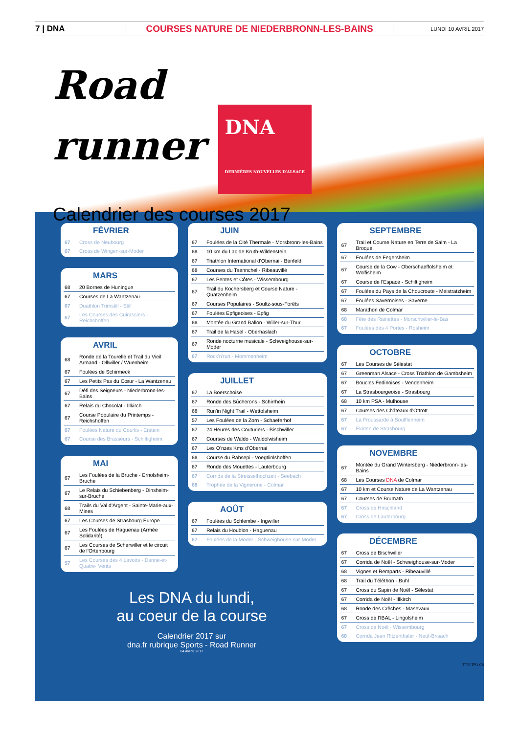7 | DNA
COURSES NATURE DE NIEDERBRONN-LES-BAINS
LUNDI 10 AVRIL 2017
Road
runner DNA
DERNIÈRES NOUVELLES D'ALSACE
Calendrier des courses 2017
FÉVRIER
| 67 | Cross de Neubourg |
| 67 | Cross de Wingen-sur-Moder |
MARS
| 68 | 20 Bornes de Huningue |
| 67 | Courses de La Wantzenau |
| 67 | Duathlon Trimstill - Still |
| 67 | Les Courses des Cuirassiers - Reichshoffen |
AVRIL
| 68 | Ronde de la Tourelle et Trail du Vieil Armand - Ollwiller / Wuenheim |
| 67 | Foulées de Schirmeck |
| 67 | Les Petits Pas du Cœur - La Wantzenau |
| 67 | Défi des Seigneurs - Niederbronn-les-Bains |
| 67 | Relais du Chocolat - Illkirch |
| 67 | Course Populaire du Printemps - Reichshoffen |
| 67 | Foulées Nature du Courlis - Erstein |
| 67 | Course des Brasseurs - Schiltigheim |
MAI
| 67 | Les Foulées de la Bruche - Ernolsheim-Bruche |
| 67 | Le Relais du Schiebenberg - Dinsheim-sur-Bruche |
| 68 | Trails du Val d'Argent - Sainte-Marie-aux-Mines |
| 67 | Les Courses de Strasbourg Europe |
| 67 | Les Foulées de Haguenau (Armée Solidarité) |
| 67 | Les Courses de Scherwiller et le circuit de l'Ortenbourg |
| 57 | Les Courses des 4 Lavoirs - Danne-et-Quatre- Vents |
JUIN
| 67 | Foulées de la Cité Thermale - Morsbronn-les-Bains |
| 68 | 10 km du Lac de Kruth-Wildenstein |
| 67 | Triathlon International d'Obernai - Benfeld |
| 68 | Courses du Taennchel - Ribeauvillé |
| 67 | Les Pentes et Côtes - Wissembourg |
| 67 | Trail du Kochersberg et Course Nature - Quatzenheim |
| 67 | Courses Populaires - Soultz-sous-Forêts |
| 67 | Foulées Epfigeoises - Epfig |
| 68 | Montée du Grand Ballon - Willer-sur-Thur |
| 67 | Trail de la Hasel - Oberhaslach |
| 67 | Ronde nocturne musicale - Schweighouse-sur-Moder |
| 67 | Rock'n'run - Mommenheim |
JUILLET
| 67 | La Boerschoise |
| 67 | Ronde des Bûcherons - Schirrhein |
| 68 | Run'in Night Trail - Wettolsheim |
| 57 | Les Foulées de la Zorn - Schaeferhof |
| 67 | 24 Heures des Couturiers - Bischwiller |
| 67 | Courses de Waldo - Waldolwisheim |
| 67 | Les O'nzes Kms d'Obernai |
| 68 | Course du Rabsepi - Voegtlinlshoffen |
| 67 | Ronde des Mouettes - Lauterbourg |
| 67 | Corrida de la Streisselhochzeit - Seebach |
| 68 | Trophée de la Vignerone - Colmar |
AOÛT
| 67 | Foulées du Schlembe - Ingwiller |
| 67 | Relais du Houblon - Haguenau |
| 67 | Foulées de la Moder - Schweighouse-sur-Moder |
SEPTEMBRE
| 67 | Trail et Course Nature en Terre de Salm - La Broque |
| 67 | Foulées de Fegersheim |
| 67 | Course de la Cow - Oberschaeffolsheim et Wolfisheim |
| 67 | Course de l'Espace - Schiltigheim |
| 67 | Foulées du Pays de la Choucroute - Meistratzheim |
| 67 | Foulées Savernoises - Saverne |
| 68 | Marathon de Colmar |
| 68 | Fête des Rainettes - Morschwiller-le-Bas |
| 67 | Foulées des 4 Portes - Rosheim |
OCTOBRE
| 67 | Les Courses de Sélestat |
| 67 | Greenman Alsace - Cross Triathlon de Gambsheim |
| 67 | Boucles Fedinoises - Vendenheim |
| 67 | La Strasbourgeoise - Strasbourg |
| 68 | 10 km PSA - Mulhouse |
| 67 | Courses des Châteaux d'Ottrott |
| 67 | La Froussarde à Soufflenheim |
| 67 | Ekiden de Strasbourg |
NOVEMBRE
| 67 | Montée du Grand Wintersberg - Niederbronn-les-Bains |
| 68 | Les Courses DNA de Colmar |
| 67 | 10 km et Course Nature de La Wantzenau |
| 67 | Courses de Brumath |
| 67 | Cross de Hirschland |
| 67 | Cross de Lauterbourg |
DÉCEMBRE
| 67 | Cross de Bischwiller |
| 67 | Corrida de Noël - Schweighouse-sur-Moder |
| 68 | Vignes et Remparts - Ribeauvillé |
| 68 | Trail du Téléthon - Buhl |
| 67 | Cross du Sapin de Noël - Sélestat |
| 67 | Corrida de Noël - Illkirch |
| 68 | Ronde des Crêches - Masevaux |
| 67 | Cross de l'IBAL - Lingolsheim |
| 67 | Cross de Noël - Wissembourg |
| 68 | Corrida Jean Ritzenthaler - Neuf-Brisach |
Les DNA du lundi,
au coeur de la course
Calendrier 2017 sur
dna.fr rubrique Sports - Road Runner
04 AVRIL 2017
TTE-TP1 08